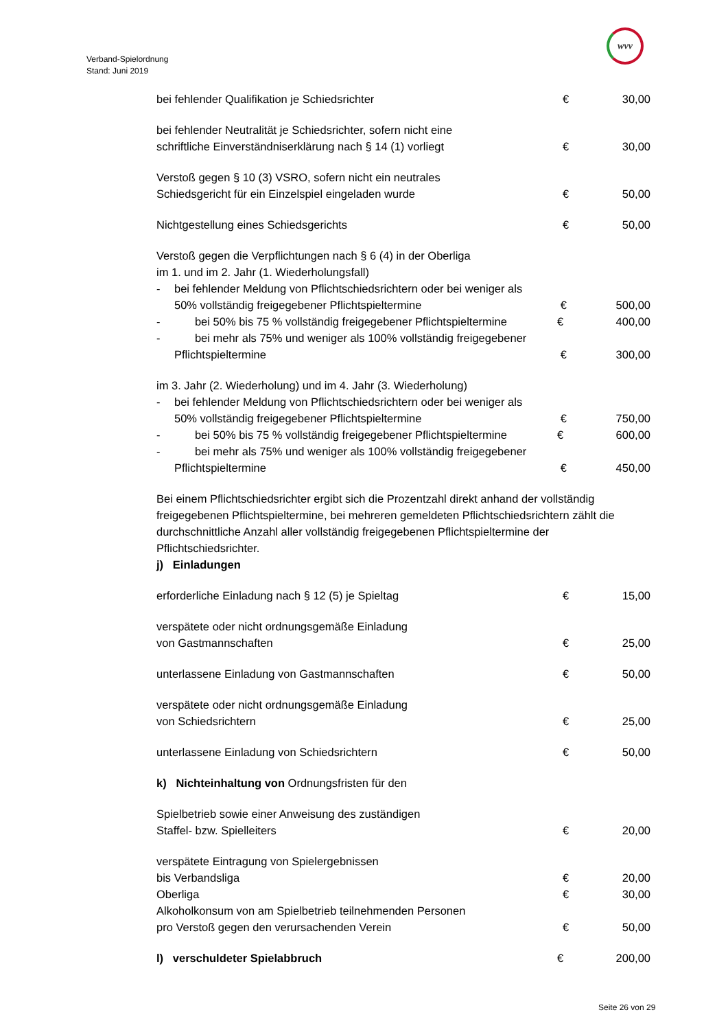Verband-Spielordnung
Stand: Juni 2019
wvv
bei fehlender Qualifikation je Schiedsrichter € 30,00
bei fehlender Neutralität je Schiedsrichter, sofern nicht eine
schriftliche Einverständniserklärung nach § 14 (1) vorliegt € 30,00
Verstoß gegen § 10 (3) VSRO, sofern nicht ein neutrales
Schiedsgericht für ein Einzelspiel eingeladen wurde € 50,00
Nichtgestellung eines Schiedsgerichts € 50,00
Verstoß gegen die Verpflichtungen nach § 6 (4) in der Oberliga
im 1. und im 2. Jahr (1. Wiederholungsfall)
- bei fehlender Meldung von Pflichtschiedsrichtern oder bei weniger als
50% vollständig freigegebener Pflichtspieltermine € 500,00
- bei 50% bis 75 % vollständig freigegebener Pflichtspieltermine
€ 400,00
- bei mehr als 75% und weniger als 100% vollständig freigegebener
Pflichtspieltermine € 300,00
im 3. Jahr (2. Wiederholung) und im 4. Jahr (3. Wiederholung)
- bei fehlender Meldung von Pflichtschiedsrichtern oder bei weniger als
50% vollständig freigegebener Pflichtspieltermine € 750,00
- bei 50% bis 75 % vollständig freigegebener Pflichtspieltermine
€ 600,00
- bei mehr als 75% und weniger als 100% vollständig freigegebener
Pflichtspieltermine € 450,00
Bei einem Pflichtschiedsrichter ergibt sich die Prozentzahl direkt anhand der vollständig freigegebenen Pflichtspieltermine, bei mehreren gemeldeten Pflichtschiedsrichtern zählt die durchschnittliche Anzahl aller vollständig freigegebenen Pflichtspieltermine der Pflichtschiedsrichter.
j) Einladungen
erforderliche Einladung nach § 12 (5) je Spieltag € 15,00
verspätete oder nicht ordnungsgemäße Einladung
von Gastmannschaften € 25,00
unterlassene Einladung von Gastmannschaften € 50,00
verspätete oder nicht ordnungsgemäße Einladung
von Schiedsrichtern € 25,00
unterlassene Einladung von Schiedsrichtern € 50,00
k) Nichteinhaltung von Ordnungsfristen für den
Spielbetrieb sowie einer Anweisung des zuständigen
Staffel- bzw. Spielleiters € 20,00
verspätete Eintragung von Spielergebnissen
bis Verbandsliga € 20,00
Oberliga € 30,00
Alkoholkonsum von am Spielbetrieb teilnehmenden Personen
pro Verstoß gegen den verursachenden Verein € 50,00
l) verschuldeter Spielabbruch € 200,00
Seite 26 von 29